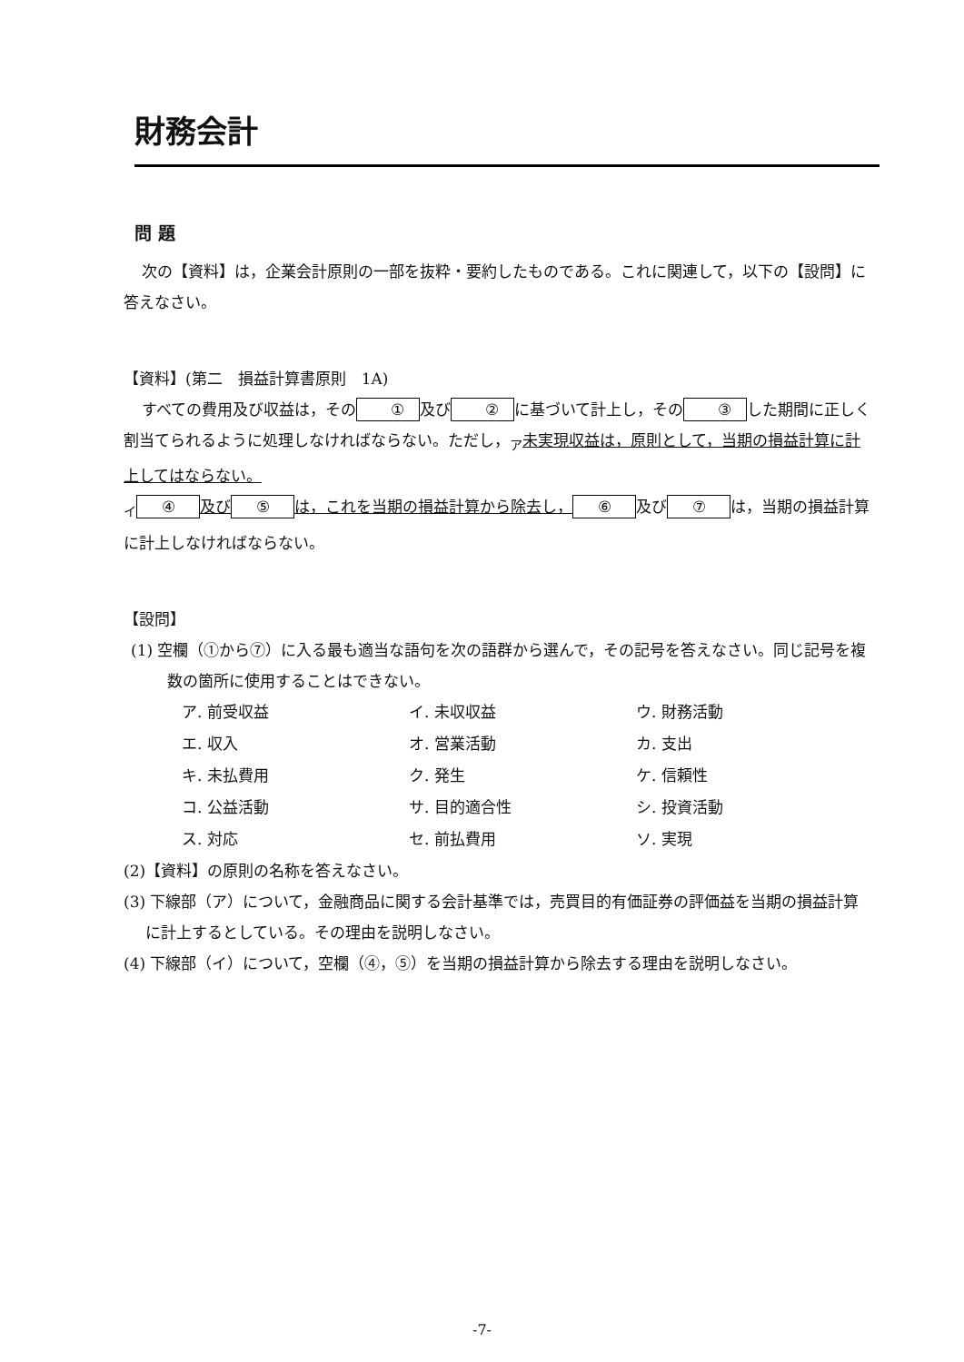財務会計
問 題
次の【資料】は，企業会計原則の一部を抜粋・要約したものである。これに関連して，以下の【設問】に答えなさい。
【資料】(第二　損益計算書原則　1A)
すべての費用及び収益は，その ① 及び ② に基づいて計上し，その ③ した期間に正しく割当てられるように処理しなければならない。ただし，<sub>ア</sub>未実現収益は，原則として，当期の損益計算に計上してはならない。
<sub>イ</sub> ④ 及び ⑤ は，これを当期の損益計算から除去し， ⑥ 及び ⑦ は，当期の損益計算に計上しなければならない。
【設問】
(1) 空欄（①から⑦）に入る最も適当な語句を次の語群から選んで，その記号を答えなさい。同じ記号を複数の箇所に使用することはできない。
ア. 前受収益 イ. 未収収益 ウ. 財務活動 エ. 収入 オ. 営業活動 カ. 支出 キ. 未払費用 ク. 発生 ケ. 信頼性 コ. 公益活動 サ. 目的適合性 シ. 投資活動 ス. 対応 セ. 前払費用 ソ. 実現
(2)【資料】の原則の名称を答えなさい。
(3) 下線部（ア）について，金融商品に関する会計基準では，売買目的有価証券の評価益を当期の損益計算に計上するとしている。その理由を説明しなさい。
(4) 下線部（イ）について，空欄（④，⑤）を当期の損益計算から除去する理由を説明しなさい。
-7-